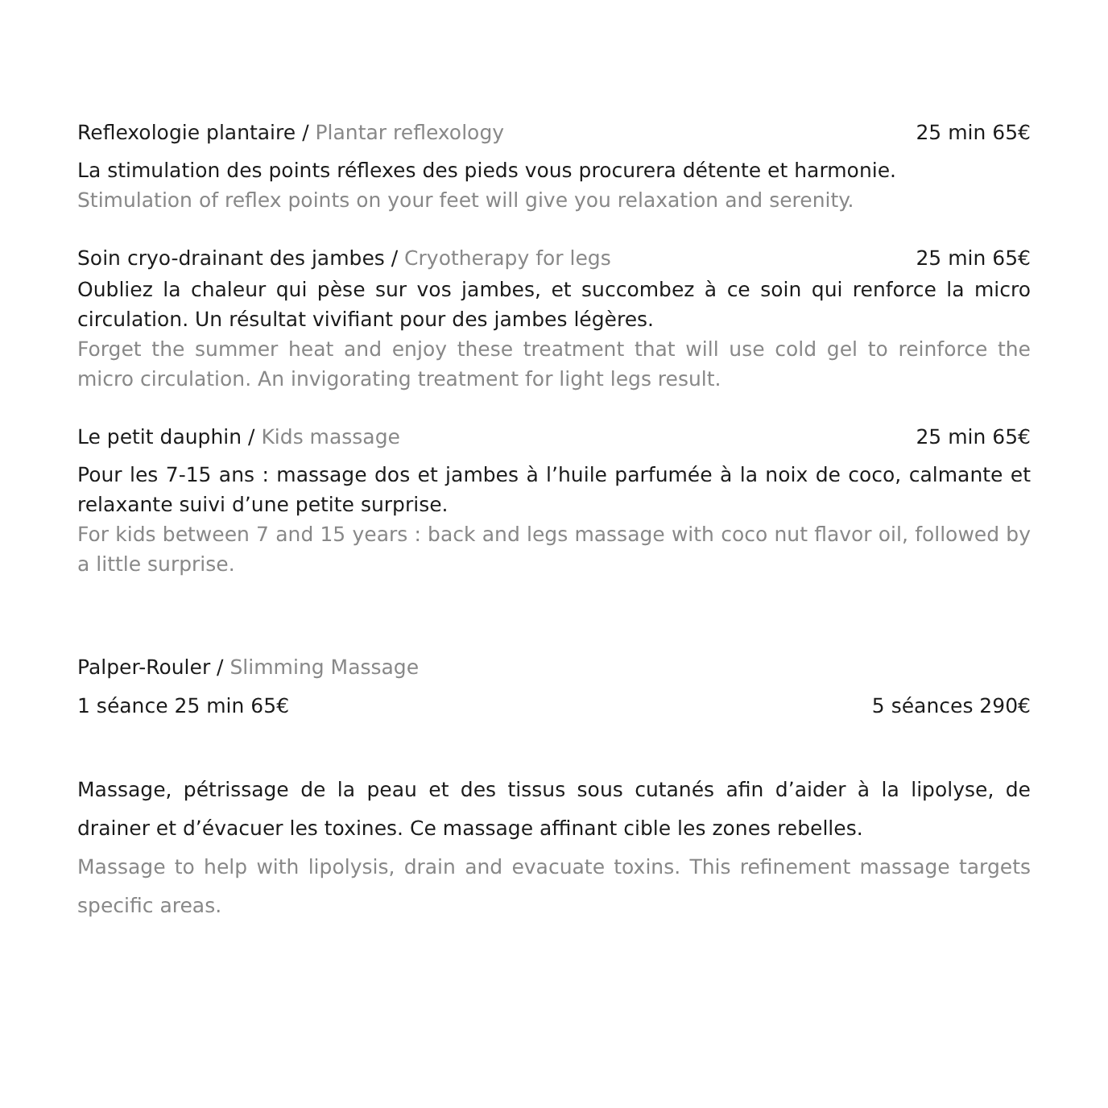Reflexologie plantaire / Plantar reflexology 25 min 65€
La stimulation des points réflexes des pieds vous procurera détente et harmonie.
Stimulation of reflex points on your feet will give you relaxation and serenity.
Soin cryo-drainant des jambes / Cryotherapy for legs 25 min 65€
Oubliez la chaleur qui pèse sur vos jambes, et succombez à ce soin qui renforce la micro circulation. Un résultat vivifiant pour des jambes légères.
Forget the summer heat and enjoy these treatment that will use cold gel to reinforce the micro circulation. An invigorating treatment for light legs result.
Le petit dauphin / Kids massage 25 min 65€
Pour les 7-15 ans : massage dos et jambes à l’huile parfumée à la noix de coco, calmante et relaxante suivi d’une petite surprise.
For kids between 7 and 15 years : back and legs massage with coco nut flavor oil, followed by a little surprise.
Palper-Rouler / Slimming Massage
1 séance 25 min 65€ 5 séances 290€
Massage, pétrissage de la peau et des tissus sous cutanés afin d’aider à la lipolyse, de drainer et d’évacuer les toxines. Ce massage affinant cible les zones rebelles.
Massage to help with lipolysis, drain and evacuate toxins. This refinement massage targets specific areas.